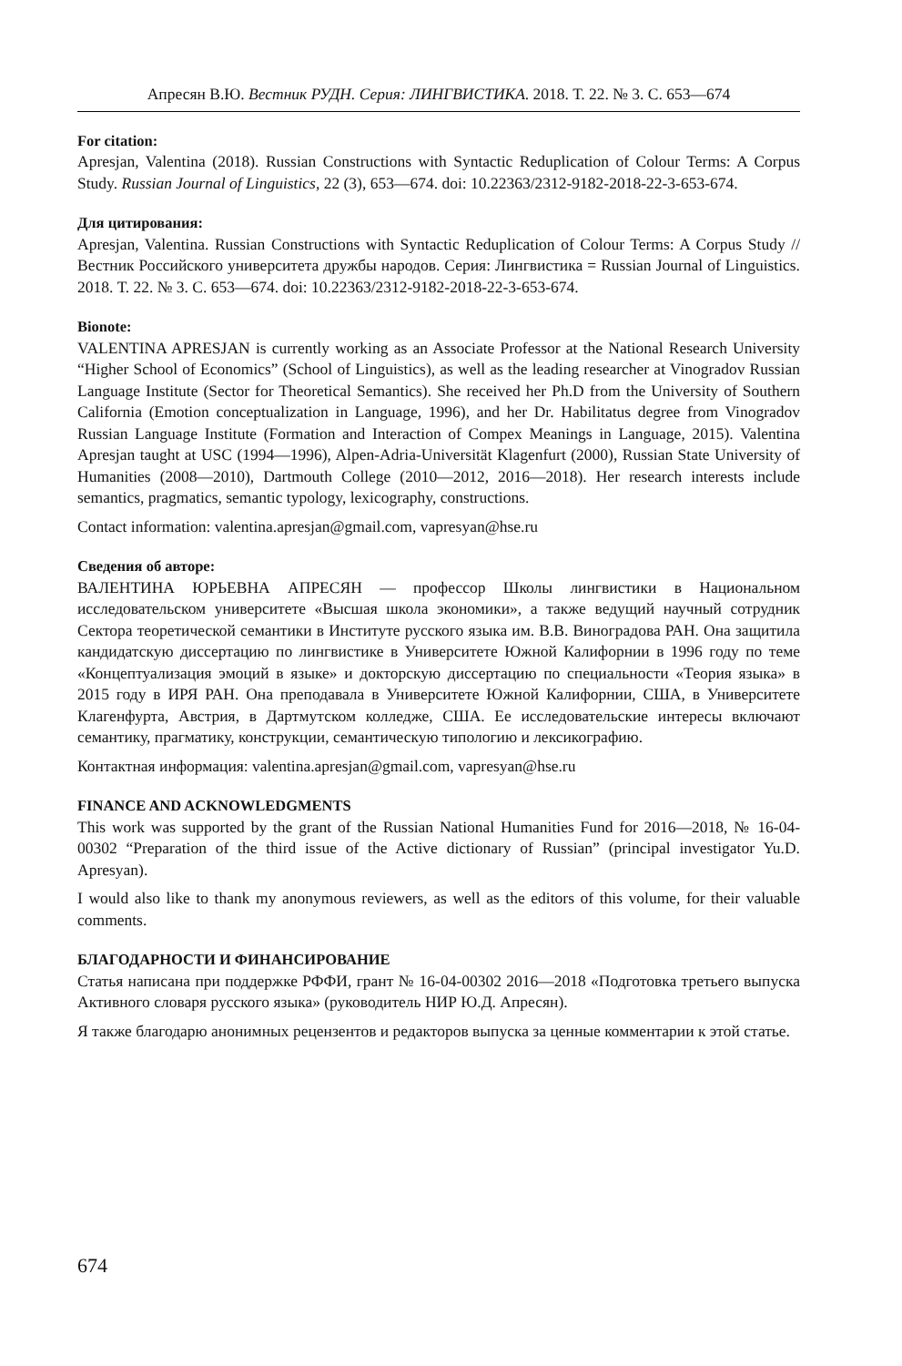Апресян В.Ю. Вестник РУДН. Серия: ЛИНГВИСТИКА. 2018. Т. 22. № 3. С. 653—674
For citation:
Apresjan, Valentina (2018). Russian Constructions with Syntactic Reduplication of Colour Terms: A Corpus Study. Russian Journal of Linguistics, 22 (3), 653—674. doi: 10.22363/2312-9182-2018-22-3-653-674.
Для цитирования:
Apresjan, Valentina. Russian Constructions with Syntactic Reduplication of Colour Terms: A Corpus Study // Вестник Российского университета дружбы народов. Серия: Лингвистика = Russian Journal of Linguistics. 2018. Т. 22. № 3. С. 653—674. doi: 10.22363/2312-9182-2018-22-3-653-674.
Bionote:
VALENTINA APRESJAN is currently working as an Associate Professor at the National Research University “Higher School of Economics” (School of Linguistics), as well as the leading researcher at Vinogradov Russian Language Institute (Sector for Theoretical Semantics). She received her Ph.D from the University of Southern California (Emotion conceptualization in Language, 1996), and her Dr. Habilitatus degree from Vinogradov Russian Language Institute (Formation and Interaction of Compex Meanings in Language, 2015). Valentina Apresjan taught at USC (1994—1996), Alpen-Adria-Universität Klagenfurt (2000), Russian State University of Humanities (2008—2010), Dartmouth College (2010—2012, 2016—2018). Her research interests include semantics, pragmatics, semantic typology, lexicography, constructions.
Contact information: valentina.apresjan@gmail.com, vapresyan@hse.ru
Сведения об авторе:
ВАЛЕНТИНА ЮРЬЕВНА АПРЕСЯН — профессор Школы лингвистики в Национальном исследовательском университете «Высшая школа экономики», а также ведущий научный сотрудник Сектора теоретической семантики в Институте русского языка им. В.В. Виноградова РАН. Она защитила кандидатскую диссертацию по лингвистике в Университете Южной Калифорнии в 1996 году по теме «Концептуализация эмоций в языке» и докторскую диссертацию по специальности «Теория языка» в 2015 году в ИРЯ РАН. Она преподавала в Университете Южной Калифорнии, США, в Университете Клагенфурта, Австрия, в Дартмутском колледже, США. Ее исследовательские интересы включают семантику, прагматику, конструкции, семантическую типологию и лексикографию.
Контактная информация: valentina.apresjan@gmail.com, vapresyan@hse.ru
FINANCE AND ACKNOWLEDGMENTS
This work was supported by the grant of the Russian National Humanities Fund for 2016—2018, № 16-04-00302 “Preparation of the third issue of the Active dictionary of Russian” (principal investigator Yu.D. Apresyan).
I would also like to thank my anonymous reviewers, as well as the editors of this volume, for their valuable comments.
БЛАГОДАРНОСТИ И ФИНАНСИРОВАНИЕ
Статья написана при поддержке РФФИ, грант № 16-04-00302 2016—2018 «Подготовка третьего выпуска Активного словаря русского языка» (руководитель НИР Ю.Д. Апресян).
Я также благодарю анонимных рецензентов и редакторов выпуска за ценные комментарии к этой статье.
674